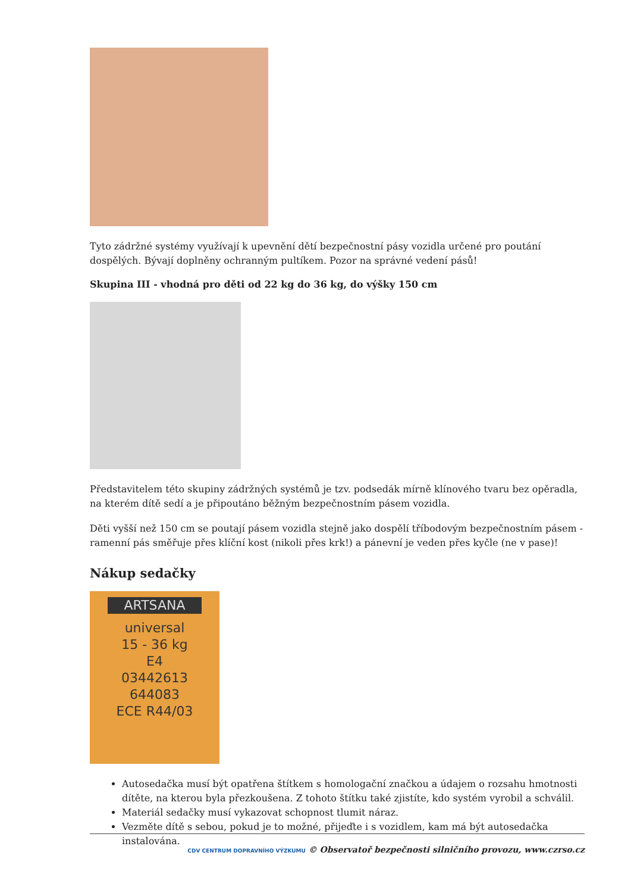Tyto zádržné systémy využívají k upevnění dětí bezpečnostní pásy vozidla určené pro poutání dospělých. Bývají doplněny ochranným pultíkem. Pozor na správné vedení pásů!
Skupina III - vhodná pro děti od 22 kg do 36 kg, do výšky 150 cm
Představitelem této skupiny zádržných systémů je tzv. podsedák mírně klínového tvaru bez opěradla, na kterém dítě sedí a je připoutáno běžným bezpečnostním pásem vozidla.
Děti vyšší než 150 cm se poutají pásem vozidla stejně jako dospělí tříbodovým bezpečnostním pásem - ramenní pás směřuje přes klíční kost (nikoli přes krk!) a pánevní je veden přes kyčle (ne v pase)!
Nákup sedačky
ARTSANA
universal
15 - 36 kg
E4
03442613
644083
ECE R44/03
Autosedačka musí být opatřena štítkem s homologační značkou a údajem o rozsahu hmotnosti dítěte, na kterou byla přezkoušena. Z tohoto štítku také zjistíte, kdo systém vyrobil a schválil.
Materiál sedačky musí vykazovat schopnost tlumit náraz.
Vezměte dítě s sebou, pokud je to možné, přijeďte i s vozidlem, kam má být autosedačka instalována.
CDV CENTRUM DOPRAVNÍHO VÝZKUMU © Observatoř bezpečnosti silničního provozu, www.czrso.cz